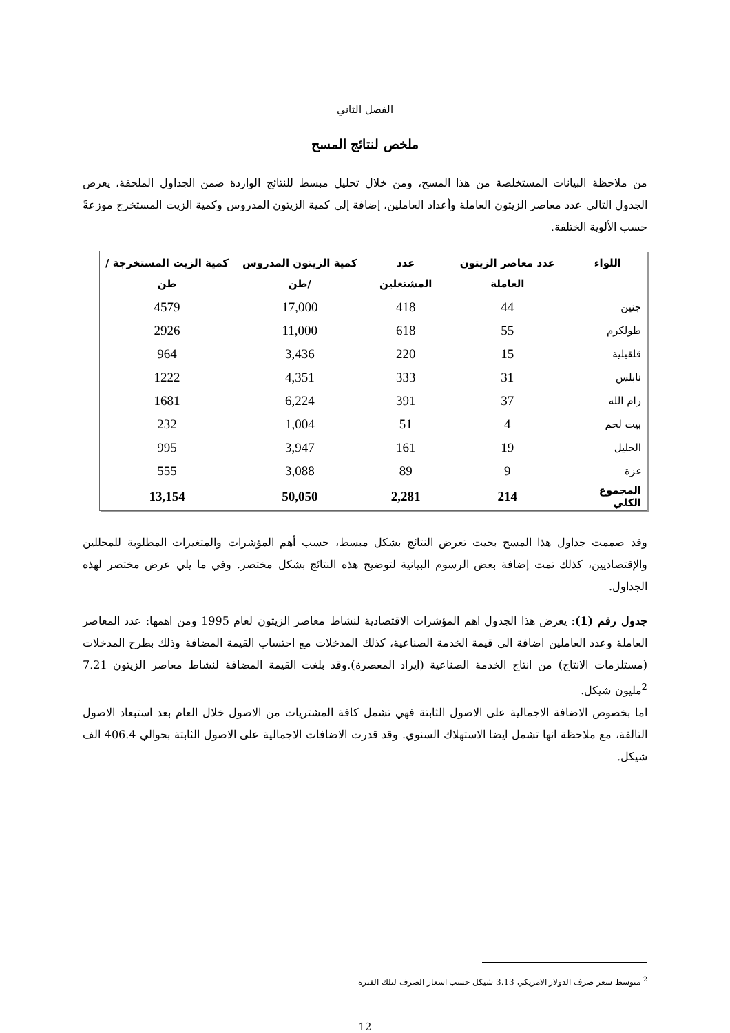الفصل الثاني
ملخص لنتائج المسح
من ملاحظة البيانات المستخلصة من هذا المسح، ومن خلال تحليل مبسط للنتائج الواردة ضمن الجداول الملحقة، يعرض الجدول التالي عدد معاصر الزيتون العاملة وأعداد العاملين، إضافة إلى كمية الزيتون المدروس وكمية الزيت المستخرج موزعةً حسب الألوية الختلفة.
| اللواء | عدد معاصر الزيتون العاملة | عدد المشتغلين | كمية الزيتون المدروس /طن | كمية الزيت المستخرجة /طن |
| --- | --- | --- | --- | --- |
| جنين | 44 | 418 | 17,000 | 4579 |
| طولكرم | 55 | 618 | 11,000 | 2926 |
| قلقيلية | 15 | 220 | 3,436 | 964 |
| نابلس | 31 | 333 | 4,351 | 1222 |
| رام الله | 37 | 391 | 6,224 | 1681 |
| بيت لحم | 4 | 51 | 1,004 | 232 |
| الخليل | 19 | 161 | 3,947 | 995 |
| غزة | 9 | 89 | 3,088 | 555 |
| المجموع الكلي | 214 | 2,281 | 50,050 | 13,154 |
وقد صممت جداول هذا المسح بحيث تعرض النتائج بشكل مبسط، حسب أهم المؤشرات والمتغيرات المطلوبة للمحللين والإقتصاديين، كذلك تمت إضافة بعض الرسوم البيانية لتوضيح هذه النتائج بشكل مختصر. وفي ما يلي عرض مختصر لهذه الجداول.
جدول رقم (1): يعرض هذا الجدول اهم المؤشرات الاقتصادية لنشاط معاصر الزيتون لعام 1995 ومن اهمها: عدد المعاصر العاملة وعدد العاملين اضافة الى قيمة الخدمة الصناعية، كذلك المدخلات مع احتساب القيمة المضافة وذلك بطرح المدخلات (مستلزمات الانتاج) من انتاج الخدمة الصناعية (ايراد المعصرة).وقد بلغت القيمة المضافة لنشاط معاصر الزيتون 7.21 <sup>2</sup>مليون شيكل.
اما بخصوص الاضافة الاجمالية على الاصول الثابتة فهي تشمل كافة المشتريات من الاصول خلال العام بعد استبعاد الاصول التالفة، مع ملاحظة انها تشمل ايضا الاستهلاك السنوي. وقد قدرت الاضافات الاجمالية على الاصول الثابتة بحوالي 406.4 الف شيكل.
<sup>2</sup> متوسط سعر صرف الدولار الامريكي 3.13 شيكل حسب اسعار الصرف لتلك الفترة
12